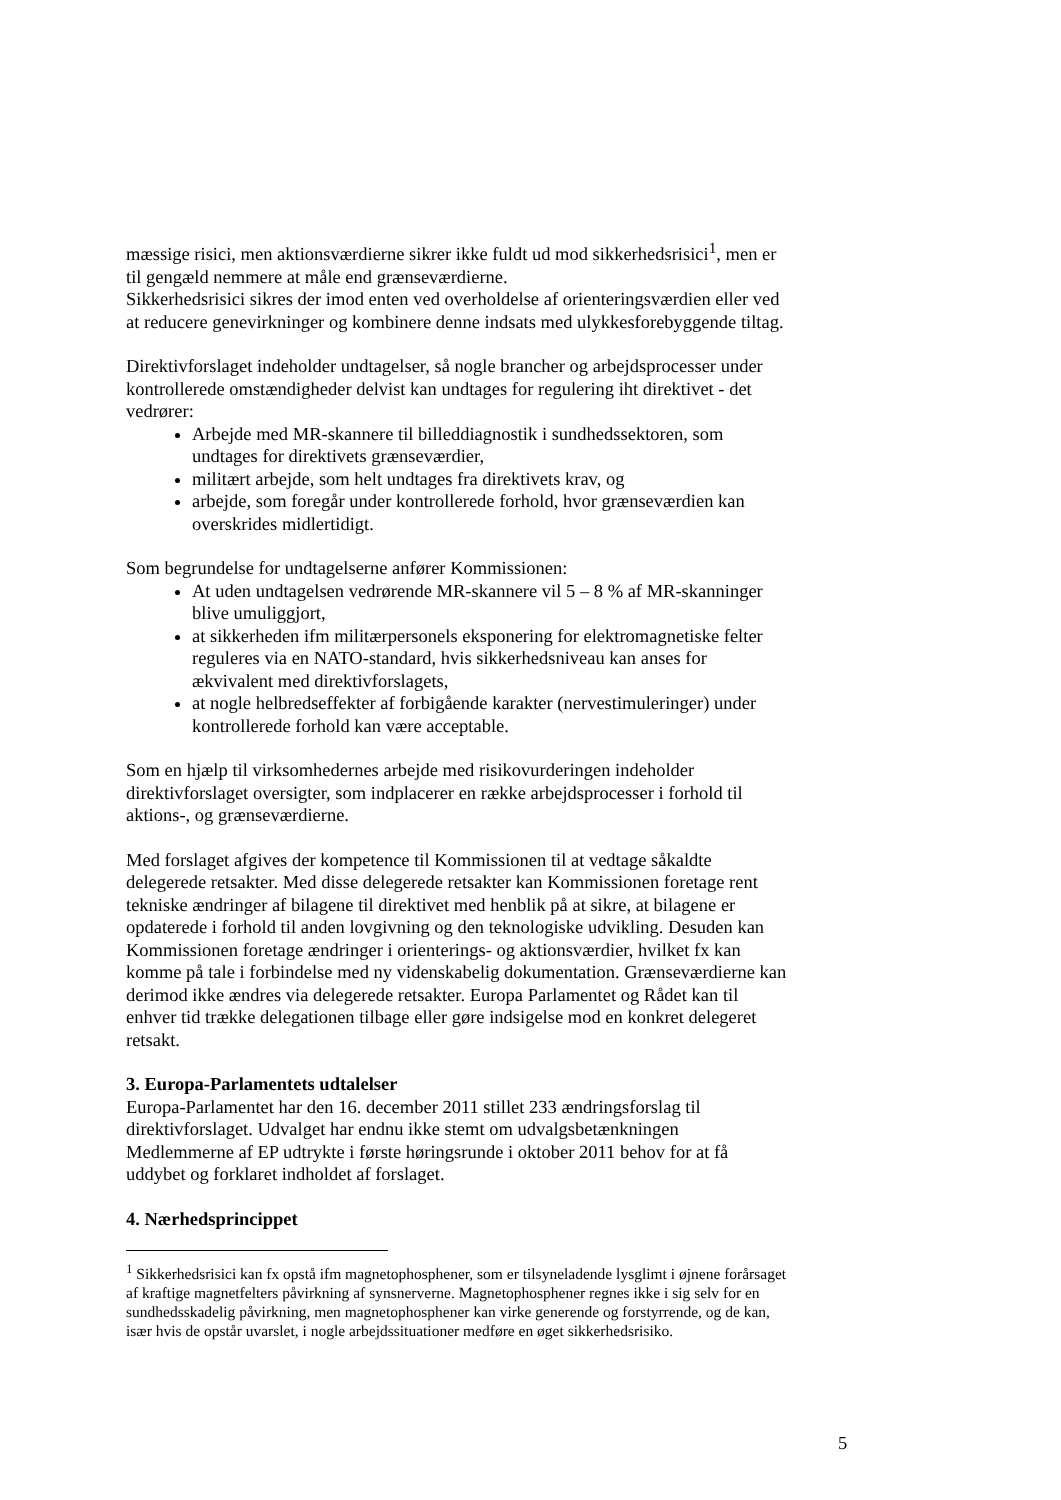mæssige risici, men aktionsværdierne sikrer ikke fuldt ud mod sikkerhedsrisici<sup>1</sup>, men er til gengæld nemmere at måle end grænseværdierne.
Sikkerhedsrisici sikres der imod enten ved overholdelse af orienteringsværdien eller ved at reducere genevirkninger og kombinere denne indsats med ulykkesforebyggende tiltag.
Direktivforslaget indeholder undtagelser, så nogle brancher og arbejdsprocesser under kontrollerede omstændigheder delvist kan undtages for regulering iht direktivet - det vedrører:
Arbejde med MR-skannere til billeddiagnostik i sundhedssektoren, som undtages for direktivets grænseværdier,
militært arbejde, som helt undtages fra direktivets krav, og
arbejde, som foregår under kontrollerede forhold, hvor grænseværdien kan overskrides midlertidigt.
Som begrundelse for undtagelserne anfører Kommissionen:
At uden undtagelsen vedrørende MR-skannere vil 5 – 8 % af MR-skanninger blive umuliggjort,
at sikkerheden ifm militærpersonels eksponering for elektromagnetiske felter reguleres via en NATO-standard, hvis sikkerhedsniveau kan anses for ækvivalent med direktivforslagets,
at nogle helbredseffekter af forbigående karakter (nervestimuleringer) under kontrollerede forhold kan være acceptable.
Som en hjælp til virksomhedernes arbejde med risikovurderingen indeholder direktivforslaget oversigter, som indplacerer en række arbejdsprocesser i forhold til aktions-, og grænseværdierne.
Med forslaget afgives der kompetence til Kommissionen til at vedtage såkaldte delegerede retsakter. Med disse delegerede retsakter kan Kommissionen foretage rent tekniske ændringer af bilagene til direktivet med henblik på at sikre, at bilagene er opdaterede i forhold til anden lovgivning og den teknologiske udvikling. Desuden kan Kommissionen foretage ændringer i orienterings- og aktionsværdier, hvilket fx kan komme på tale i forbindelse med ny videnskabelig dokumentation. Grænseværdierne kan derimod ikke ændres via delegerede retsakter. Europa Parlamentet og Rådet kan til enhver tid trække delegationen tilbage eller gøre indsigelse mod en konkret delegeret retsakt.
3. Europa-Parlamentets udtalelser
Europa-Parlamentet har den 16. december 2011 stillet 233 ændringsforslag til direktivforslaget. Udvalget har endnu ikke stemt om udvalgsbetænkningen Medlemmerne af EP udtrykte i første høringsrunde i oktober 2011 behov for at få uddybet og forklaret indholdet af forslaget.
4. Nærhedsprincippet
<sup>1</sup> Sikkerhedsrisici kan fx opstå ifm magnetophosphener, som er tilsyneladende lysglimt i øjnene forårsaget af kraftige magnetfelters påvirkning af synsnerverne. Magnetophosphener regnes ikke i sig selv for en sundhedsskadelig påvirkning, men magnetophosphener kan virke generende og forstyrrende, og de kan, især hvis de opstår uvarslet, i nogle arbejdssituationer medføre en øget sikkerhedsrisiko.
5